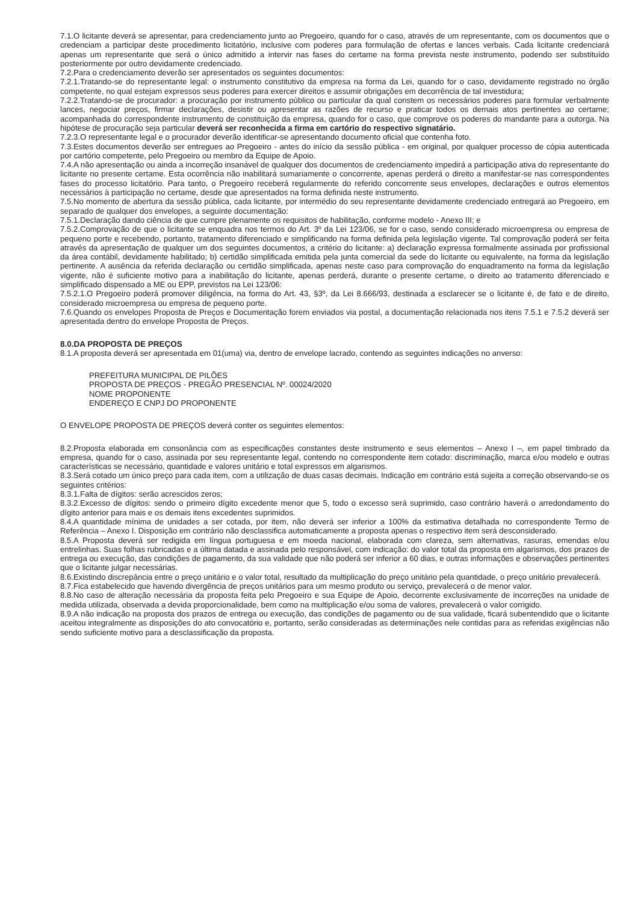7.1.O licitante deverá se apresentar, para credenciamento junto ao Pregoeiro, quando for o caso, através de um representante, com os documentos que o credenciam a participar deste procedimento licitatório, inclusive com poderes para formulação de ofertas e lances verbais. Cada licitante credenciará apenas um representante que será o único admitido a intervir nas fases do certame na forma prevista neste instrumento, podendo ser substituído posteriormente por outro devidamente credenciado.
7.2.Para o credenciamento deverão ser apresentados os seguintes documentos:
7.2.1.Tratando-se do representante legal: o instrumento constitutivo da empresa na forma da Lei, quando for o caso, devidamente registrado no órgão competente, no qual estejam expressos seus poderes para exercer direitos e assumir obrigações em decorrência de tal investidura;
7.2.2.Tratando-se de procurador: a procuração por instrumento público ou particular da qual constem os necessários poderes para formular verbalmente lances, negociar preços, firmar declarações, desistir ou apresentar as razões de recurso e praticar todos os demais atos pertinentes ao certame; acompanhada do correspondente instrumento de constituição da empresa, quando for o caso, que comprove os poderes do mandante para a outorga. Na hipótese de procuração seja particular deverá ser reconhecida a firma em cartório do respectivo signatário.
7.2.3.O representante legal e o procurador deverão identificar-se apresentando documento oficial que contenha foto.
7.3.Estes documentos deverão ser entregues ao Pregoeiro - antes do início da sessão pública - em original, por qualquer processo de cópia autenticada por cartório competente, pelo Pregoeiro ou membro da Equipe de Apoio.
7.4.A não apresentação ou ainda a incorreção insanável de qualquer dos documentos de credenciamento impedirá a participação ativa do representante do licitante no presente certame. Esta ocorrência não inabilitará sumariamente o concorrente, apenas perderá o direito a manifestar-se nas correspondentes fases do processo licitatório. Para tanto, o Pregoeiro receberá regularmente do referido concorrente seus envelopes, declarações e outros elementos necessários à participação no certame, desde que apresentados na forma definida neste instrumento.
7.5.No momento de abertura da sessão pública, cada licitante, por intermédio do seu representante devidamente credenciado entregará ao Pregoeiro, em separado de qualquer dos envelopes, a seguinte documentação:
7.5.1.Declaração dando ciência de que cumpre plenamente os requisitos de habilitação, conforme modelo - Anexo III; e
7.5.2.Comprovação de que o licitante se enquadra nos termos do Art. 3º da Lei 123/06, se for o caso, sendo considerado microempresa ou empresa de pequeno porte e recebendo, portanto, tratamento diferenciado e simplificando na forma definida pela legislação vigente. Tal comprovação poderá ser feita através da apresentação de qualquer um dos seguintes documentos, a critério do licitante: a) declaração expressa formalmente assinada por profissional da área contábil, devidamente habilitado; b) certidão simplificada emitida pela junta comercial da sede do licitante ou equivalente, na forma da legislação pertinente. A ausência da referida declaração ou certidão simplificada, apenas neste caso para comprovação do enquadramento na forma da legislação vigente, não é suficiente motivo para a inabilitação do licitante, apenas perderá, durante o presente certame, o direito ao tratamento diferenciado e simplificado dispensado a ME ou EPP, previstos na Lei 123/06:
7.5.2.1.O Pregoeiro poderá promover diligência, na forma do Art. 43, §3º, da Lei 8.666/93, destinada a esclarecer se o licitante é, de fato e de direito, considerado microempresa ou empresa de pequeno porte.
7.6.Quando os envelopes Proposta de Preços e Documentação forem enviados via postal, a documentação relacionada nos itens 7.5.1 e 7.5.2 deverá ser apresentada dentro do envelope Proposta de Preços.
8.0.DA PROPOSTA DE PREÇOS
8.1.A proposta deverá ser apresentada em 01(uma) via, dentro de envelope lacrado, contendo as seguintes indicações no anverso:
PREFEITURA MUNICIPAL DE PILÕES
PROPOSTA DE PREÇOS - PREGÃO PRESENCIAL Nº. 00024/2020
NOME PROPONENTE
ENDEREÇO E CNPJ DO PROPONENTE
O ENVELOPE PROPOSTA DE PREÇOS deverá conter os seguintes elementos:
8.2.Proposta elaborada em consonância com as especificações constantes deste instrumento e seus elementos – Anexo I –, em papel timbrado da empresa, quando for o caso, assinada por seu representante legal, contendo no correspondente item cotado: discriminação, marca e/ou modelo e outras características se necessário, quantidade e valores unitário e total expressos em algarismos.
8.3.Será cotado um único preço para cada item, com a utilização de duas casas decimais. Indicação em contrário está sujeita a correção observando-se os seguintes critérios:
8.3.1.Falta de dígitos: serão acrescidos zeros;
8.3.2.Excesso de dígitos: sendo o primeiro dígito excedente menor que 5, todo o excesso será suprimido, caso contrário haverá o arredondamento do dígito anterior para mais e os demais itens excedentes suprimidos.
8.4.A quantidade mínima de unidades a ser cotada, por item, não deverá ser inferior a 100% da estimativa detalhada no correspondente Termo de Referência – Anexo I. Disposição em contrário não desclassifica automaticamente a proposta apenas o respectivo item será desconsiderado.
8.5.A Proposta deverá ser redigida em língua portuguesa e em moeda nacional, elaborada com clareza, sem alternativas, rasuras, emendas e/ou entrelinhas. Suas folhas rubricadas e a última datada e assinada pelo responsável, com indicação: do valor total da proposta em algarismos, dos prazos de entrega ou execução, das condições de pagamento, da sua validade que não poderá ser inferior a 60 dias, e outras informações e observações pertinentes que o licitante julgar necessárias.
8.6.Existindo discrepância entre o preço unitário e o valor total, resultado da multiplicação do preço unitário pela quantidade, o preço unitário prevalecerá.
8.7.Fica estabelecido que havendo divergência de preços unitários para um mesmo produto ou serviço, prevalecerá o de menor valor.
8.8.No caso de alteração necessária da proposta feita pelo Pregoeiro e sua Equipe de Apoio, decorrente exclusivamente de incorreções na unidade de medida utilizada, observada a devida proporcionalidade, bem como na multiplicação e/ou soma de valores, prevalecerá o valor corrigido.
8.9.A não indicação na proposta dos prazos de entrega ou execução, das condições de pagamento ou de sua validade, ficará subentendido que o licitante aceitou integralmente as disposições do ato convocatório e, portanto, serão consideradas as determinações nele contidas para as referidas exigências não sendo suficiente motivo para a desclassificação da proposta.